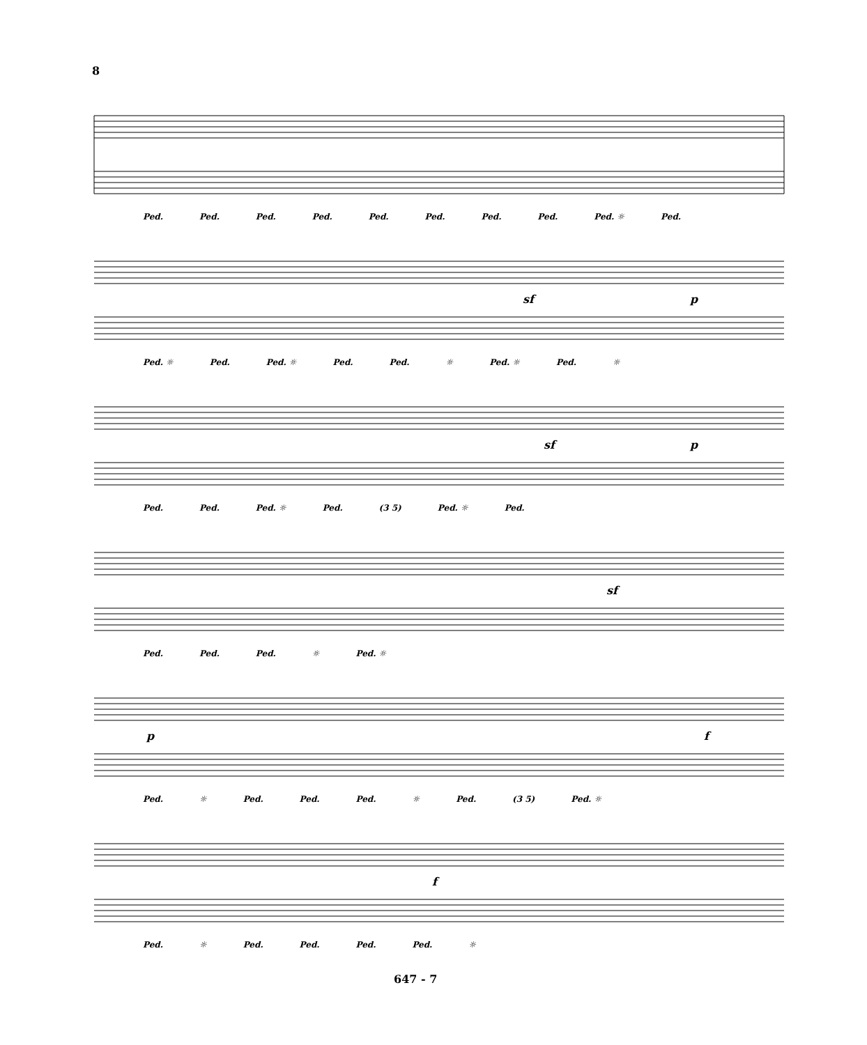8
Ped. Ped. Ped. Ped. Ped. Ped. Ped. Ped. Ped. ☼ Ped.
sf
p
Ped. ☼ Ped. Ped. ☼ Ped. Ped. ☼ Ped. ☼ Ped. ☼
sf
p
Ped. Ped. Ped. ☼ Ped. (3 5) Ped. ☼ Ped.
sf
Ped. Ped. Ped. ☼ Ped. ☼
p
f
Ped. ☼ Ped. Ped. Ped. ☼ Ped. (3 5) Ped. ☼
f
Ped. ☼ Ped. Ped. Ped. Ped. ☼
647 - 7